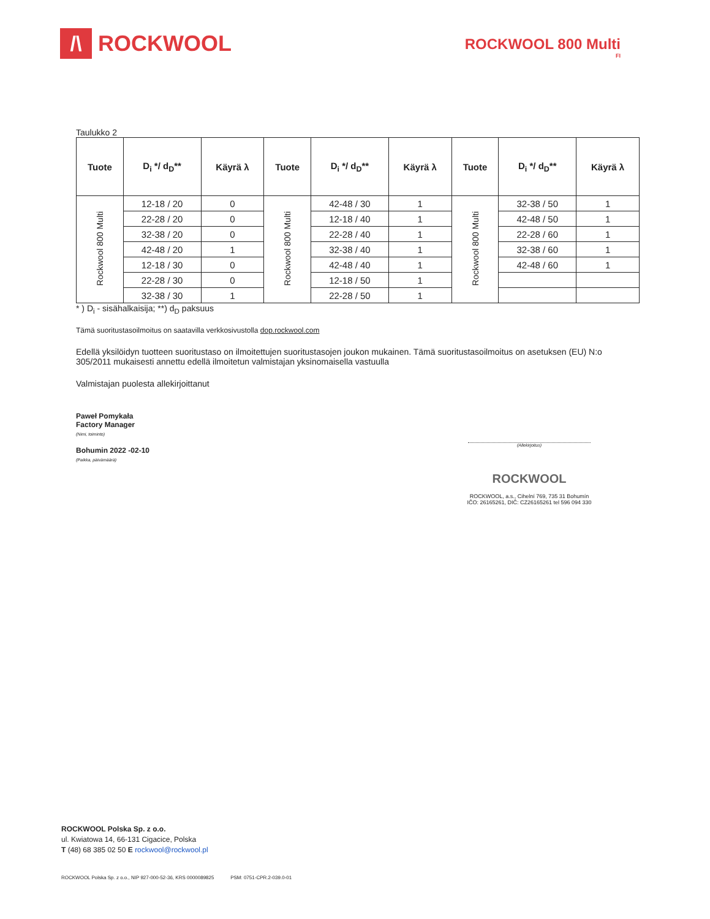/\
ROCKWOOL
ROCKWOOL 800 Multi
FI
Taulukko 2
| Tuote | D<sub>i</sub> */ d<sub>D</sub>** | Käyrä λ | Tuote | D<sub>i</sub> */ d<sub>D</sub>** | Käyrä λ | Tuote | D<sub>i</sub> */ d<sub>D</sub>** | Käyrä λ |
| --- | --- | --- | --- | --- | --- | --- | --- | --- |
| Rockwool 800 Multi | 12-18 / 20 | 0 | Rockwool 800 Multi | 42-48 / 30 | 1 | Rockwool 800 Multi | 32-38 / 50 | 1 |
| | 22-28 / 20 | 0 | | 12-18 / 40 | 1 | | 42-48 / 50 | 1 |
| | 32-38 / 20 | 0 | | 22-28 / 40 | 1 | | 22-28 / 60 | 1 |
| | 42-48 / 20 | 1 | | 32-38 / 40 | 1 | | 32-38 / 60 | 1 |
| | 12-18 / 30 | 0 | | 42-48 / 40 | 1 | | 42-48 / 60 | 1 |
| | 22-28 / 30 | 0 | | 12-18 / 50 | 1 | | | |
| | 32-38 / 30 | 1 | | 22-28 / 50 | 1 | | | |
* ) D<sub>i</sub> - sisähalkaisija; **) d<sub>D</sub> paksuus
Tämä suoritustasoilmoitus on saatavilla verkkosivustolla dop.rockwool.com
Edellä yksilöidyn tuotteen suoritustaso on ilmoitettujen suoritustasojen joukon mukainen. Tämä suoritustasoilmoitus on asetuksen (EU) N:o 305/2011 mukaisesti annettu edellä ilmoitetun valmistajan yksinomaisella vastuulla
Valmistajan puolesta allekirjoittanut
Paweł Pomykała
Factory Manager
(Nimi, toiminto)
Bohumin 2022 -02-10
(Paikka, päivämäärä)
(Allekirjoitus)
ROCKWOOL
ROCKWOOL, a.s., Cihelní 769, 735 31 Bohumín
IČO: 26165261, DIČ: CZ26165261 tel 596 094 330
ROCKWOOL Polska Sp. z o.o.
ul. Kwiatowa 14, 66-131 Cigacice, Polska
T (48) 68 385 02 50 E rockwool@rockwool.pl
ROCKWOOL Polska Sp. z o.o., NIP 927-000-52-36, KRS 0000089825 PSM: 0751-CPR.2-039.0-01